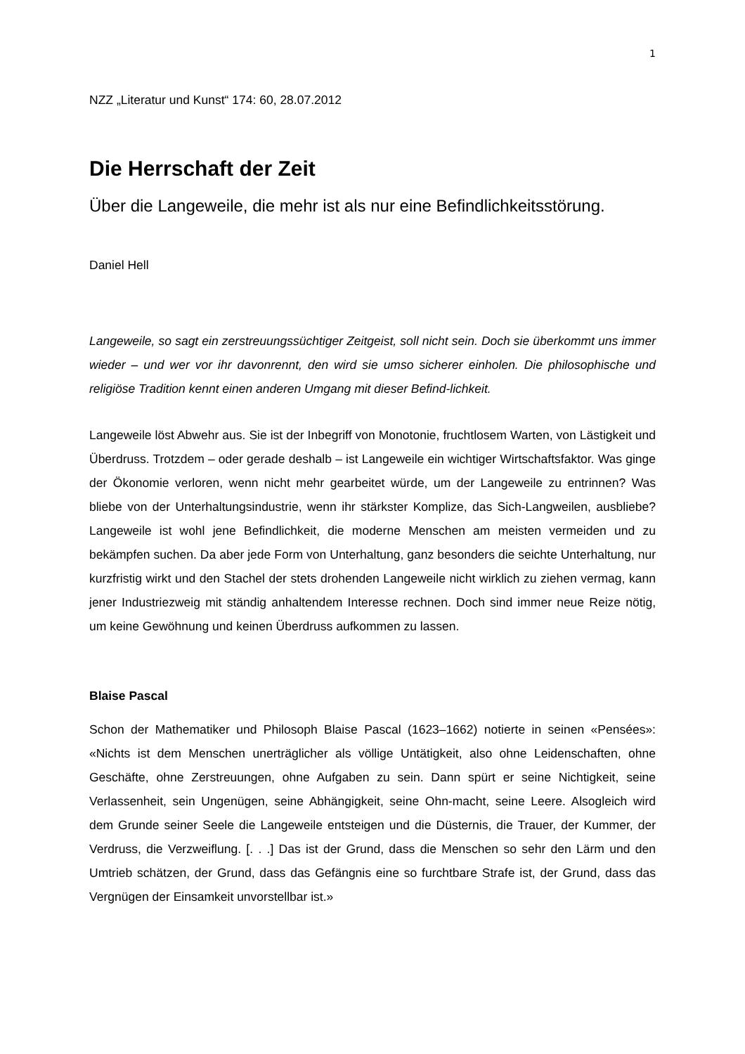1
NZZ „Literatur und Kunst“ 174: 60, 28.07.2012
Die Herrschaft der Zeit
Über die Langeweile, die mehr ist als nur eine Befindlichkeitsstörung.
Daniel Hell
Langeweile, so sagt ein zerstreuungssüchtiger Zeitgeist, soll nicht sein. Doch sie überkommt uns immer wieder – und wer vor ihr davonrennt, den wird sie umso sicherer einholen. Die philosophische und religiöse Tradition kennt einen anderen Umgang mit dieser Befind-lichkeit.
Langeweile löst Abwehr aus. Sie ist der Inbegriff von Monotonie, fruchtlosem Warten, von Lästigkeit und Überdruss. Trotzdem – oder gerade deshalb – ist Langeweile ein wichtiger Wirtschaftsfaktor. Was ginge der Ökonomie verloren, wenn nicht mehr gearbeitet würde, um der Langeweile zu entrinnen? Was bliebe von der Unterhaltungsindustrie, wenn ihr stärkster Komplize, das Sich-Langweilen, ausbliebe? Langeweile ist wohl jene Befindlichkeit, die moderne Menschen am meisten vermeiden und zu bekämpfen suchen. Da aber jede Form von Unterhaltung, ganz besonders die seichte Unterhaltung, nur kurzfristig wirkt und den Stachel der stets drohenden Langeweile nicht wirklich zu ziehen vermag, kann jener Industriezweig mit ständig anhaltendem Interesse rechnen. Doch sind immer neue Reize nötig, um keine Gewöhnung und keinen Überdruss aufkommen zu lassen.
Blaise Pascal
Schon der Mathematiker und Philosoph Blaise Pascal (1623–1662) notierte in seinen «Pensées»: «Nichts ist dem Menschen unerträglicher als völlige Untätigkeit, also ohne Leidenschaften, ohne Geschäfte, ohne Zerstreuungen, ohne Aufgaben zu sein. Dann spürt er seine Nichtigkeit, seine Verlassenheit, sein Ungenügen, seine Abhängigkeit, seine Ohn-macht, seine Leere. Alsogleich wird dem Grunde seiner Seele die Langeweile entsteigen und die Düsternis, die Trauer, der Kummer, der Verdruss, die Verzweiflung. [. . .] Das ist der Grund, dass die Menschen so sehr den Lärm und den Umtrieb schätzen, der Grund, dass das Gefängnis eine so furchtbare Strafe ist, der Grund, dass das Vergnügen der Einsamkeit unvorstellbar ist.»